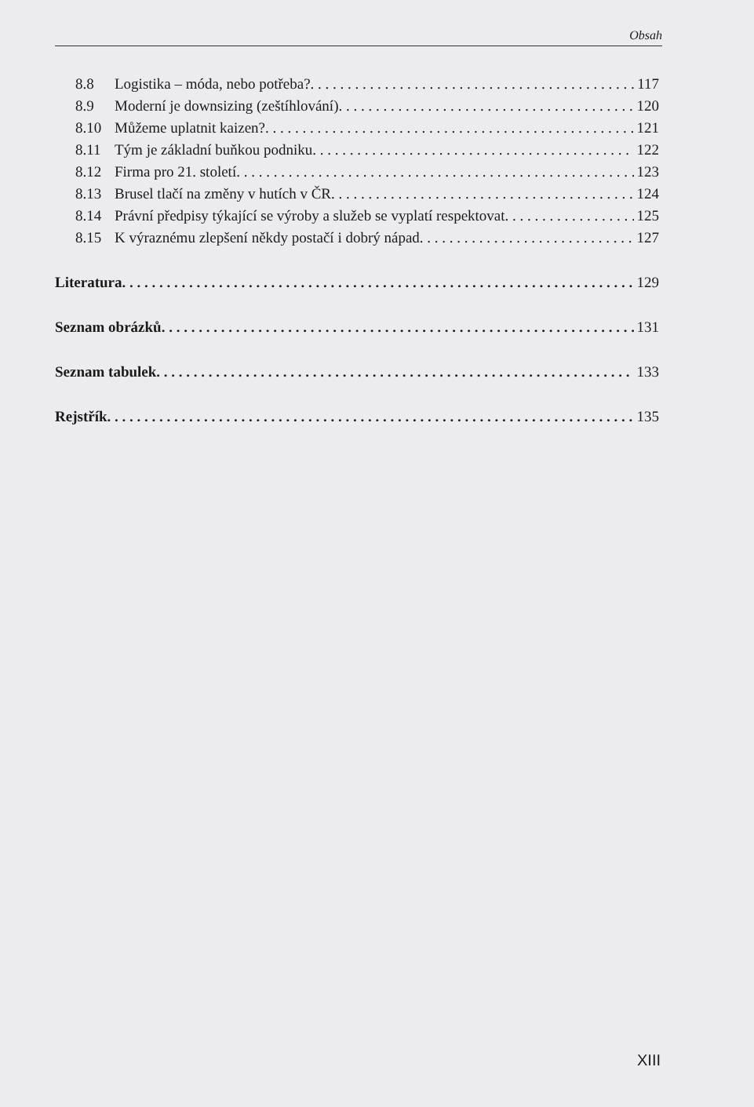Obsah
8.8 Logistika – móda, nebo potřeba? 117
8.9 Moderní je downsizing (zeštíhlování) 120
8.10 Můžeme uplatnit kaizen? 121
8.11 Tým je základní buňkou podniku 122
8.12 Firma pro 21. století 123
8.13 Brusel tlačí na změny v hutích v ČR 124
8.14 Právní předpisy týkající se výroby a služeb se vyplatí respektovat 125
8.15 K výraznému zlepšení někdy postačí i dobrý nápad 127
Literatura 129
Seznam obrázků 131
Seznam tabulek 133
Rejstřík 135
XIII